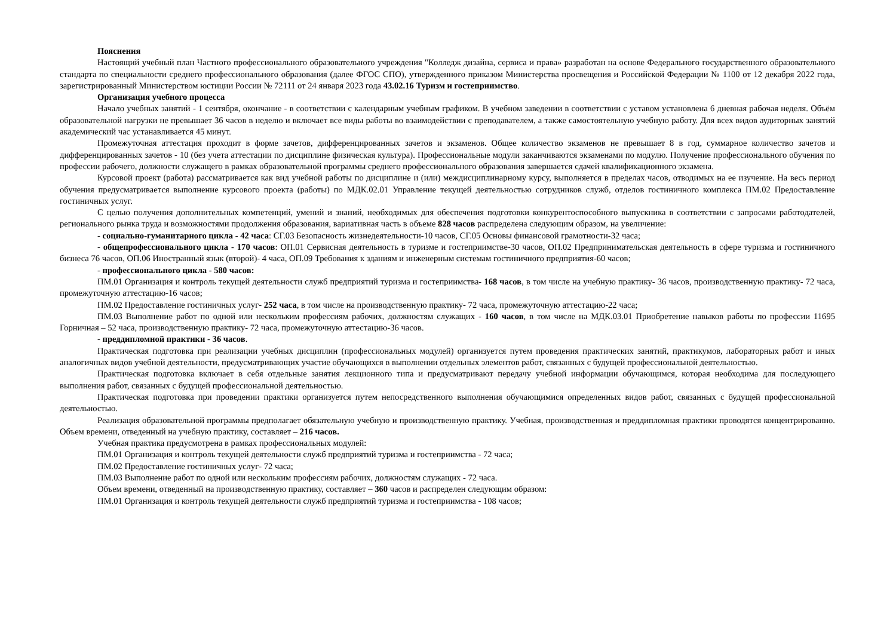Пояснения
Настоящий учебный план Частного профессионального образовательного учреждения "Колледж дизайна, сервиса и права» разработан на основе Федерального государственного образовательного стандарта по специальности среднего профессионального образования (далее ФГОС СПО), утвержденного приказом Министерства просвещения и Российской Федерации № 1100 от 12 декабря 2022 года, зарегистрированный Министерством юстиции России № 72111 от 24 января 2023 года 43.02.16 Туризм и гостеприимство.
Организация учебного процесса
Начало учебных занятий - 1 сентября, окончание - в соответствии с календарным учебным графиком. В учебном заведении в соответствии с уставом установлена 6 дневная рабочая неделя. Объём образовательной нагрузки не превышает 36 часов в неделю и включает все виды работы во взаимодействии с преподавателем, а также самостоятельную учебную работу. Для всех видов аудиторных занятий академический час устанавливается 45 минут.
Промежуточная аттестация проходит в форме зачетов, дифференцированных зачетов и экзаменов. Общее количество экзаменов не превышает 8 в год, суммарное количество зачетов и дифференцированных зачетов - 10 (без учета аттестации по дисциплине физическая культура). Профессиональные модули заканчиваются экзаменами по модулю. Получение профессионального обучения по профессии рабочего, должности служащего в рамках образовательной программы среднего профессионального образования завершается сдачей квалификационного экзамена.
Курсовой проект (работа) рассматривается как вид учебной работы по дисциплине и (или) междисциплинарному курсу, выполняется в пределах часов, отводимых на ее изучение. На весь период обучения предусматривается выполнение курсового проекта (работы) по МДК.02.01 Управление текущей деятельностью сотрудников служб, отделов гостиничного комплекса ПМ.02 Предоставление гостиничных услуг.
С целью получения дополнительных компетенций, умений и знаний, необходимых для обеспечения подготовки конкурентоспособного выпускника в соответствии с запросами работодателей, регионального рынка труда и возможностями продолжения образования, вариативная часть в объеме 828 часов распределена следующим образом, на увеличение:
- социально-гуманитарного цикла - 42 часа: СГ.03 Безопасность жизнедеятельности-10 часов, СГ.05 Основы финансовой грамотности-32 часа;
- общепрофессионального цикла - 170 часов: ОП.01 Сервисная деятельность в туризме и гостеприимстве-30 часов, ОП.02 Предпринимательская деятельность в сфере туризма и гостиничного бизнеса 76 часов, ОП.06 Иностранный язык (второй)- 4 часа, ОП.09 Требования к зданиям и инженерным системам гостиничного предприятия-60 часов;
- профессионального цикла - 580 часов:
ПМ.01 Организация и контроль текущей деятельности служб предприятий туризма и гостеприимства- 168 часов, в том числе на учебную практику- 36 часов, производственную практику- 72 часа, промежуточную аттестацию-16 часов;
ПМ.02 Предоставление гостиничных услуг- 252 часа, в том числе на производственную практику- 72 часа, промежуточную аттестацию-22 часа;
ПМ.03 Выполнение работ по одной или нескольким профессиям рабочих, должностям служащих - 160 часов, в том числе на МДК.03.01 Приобретение навыков работы по профессии 11695 Горничная – 52 часа, производственную практику- 72 часа, промежуточную аттестацию-36 часов.
- преддипломной практики - 36 часов.
Практическая подготовка при реализации учебных дисциплин (профессиональных модулей) организуется путем проведения практических занятий, практикумов, лабораторных работ и иных аналогичных видов учебной деятельности, предусматривающих участие обучающихся в выполнении отдельных элементов работ, связанных с будущей профессиональной деятельностью.
Практическая подготовка включает в себя отдельные занятия лекционного типа и предусматривают передачу учебной информации обучающимся, которая необходима для последующего выполнения работ, связанных с будущей профессиональной деятельностью.
Практическая подготовка при проведении практики организуется путем непосредственного выполнения обучающимися определенных видов работ, связанных с будущей профессиональной деятельностью.
Реализация образовательной программы предполагает обязательную учебную и производственную практику. Учебная, производственная и преддипломная практики проводятся концентрированно. Объем времени, отведенный на учебную практику, составляет – 216 часов.
Учебная практика предусмотрена в рамках профессиональных модулей:
ПМ.01 Организация и контроль текущей деятельности служб предприятий туризма и гостеприимства - 72 часа;
ПМ.02 Предоставление гостиничных услуг- 72 часа;
ПМ.03 Выполнение работ по одной или нескольким профессиям рабочих, должностям служащих - 72 часа.
Объем времени, отведенный на производственную практику, составляет – 360 часов и распределен следующим образом:
ПМ.01 Организация и контроль текущей деятельности служб предприятий туризма и гостеприимства - 108 часов;